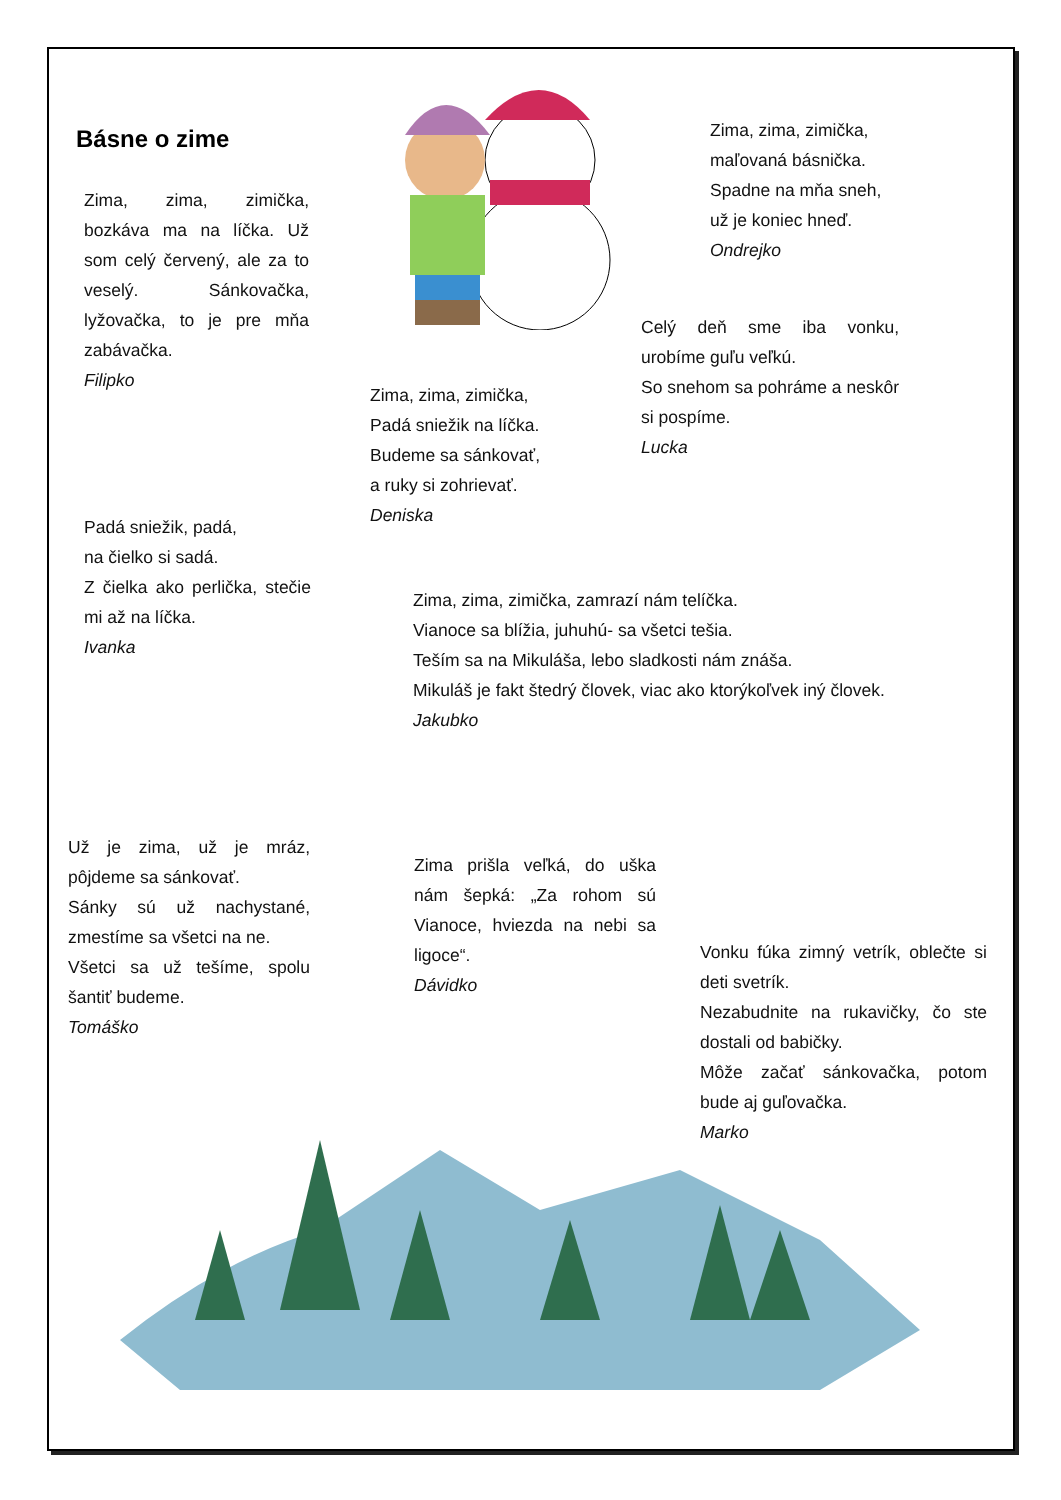Básne o zime
Zima, zima, zimička, bozkáva ma na líčka. Už som celý červený, ale za to veselý. Sánkovačka, lyžovačka, to je pre mňa zabávačka.
Filipko
Zima, zima, zimička,
maľovaná básnička.
Spadne na mňa sneh,
už je koniec hneď.
Ondrejko
Celý deň sme iba vonku, urobíme guľu veľkú.
So snehom sa pohráme a neskôr si pospíme.
Lucka
Zima, zima, zimička,
Padá sniežik na líčka.
Budeme sa sánkovať,
a ruky si zohrievať.
Deniska
Padá sniežik, padá,
na čielko si sadá.
Z čielka ako perlička, stečie mi až na líčka.
Ivanka
Zima, zima, zimička, zamrazí nám telíčka.
Vianoce sa blížia, juhuhú- sa všetci tešia.
Teším sa na Mikuláša, lebo sladkosti nám znáša.
Mikuláš je fakt štedrý človek, viac ako ktorýkoľvek iný človek.
Jakubko
Už je zima, už je mráz, pôjdeme sa sánkovať.
Sánky sú už nachystané, zmestíme sa všetci na ne.
Všetci sa už tešíme, spolu šantiť budeme.
Tomáško
Zima prišla veľká, do uška nám šepká: „Za rohom sú Vianoce, hviezda na nebi sa ligoce“.
Dávidko
Vonku fúka zimný vetrík, oblečte si deti svetrík.
Nezabudnite na rukavičky, čo ste dostali od babičky.
Môže začať sánkovačka, potom bude aj guľovačka.
Marko